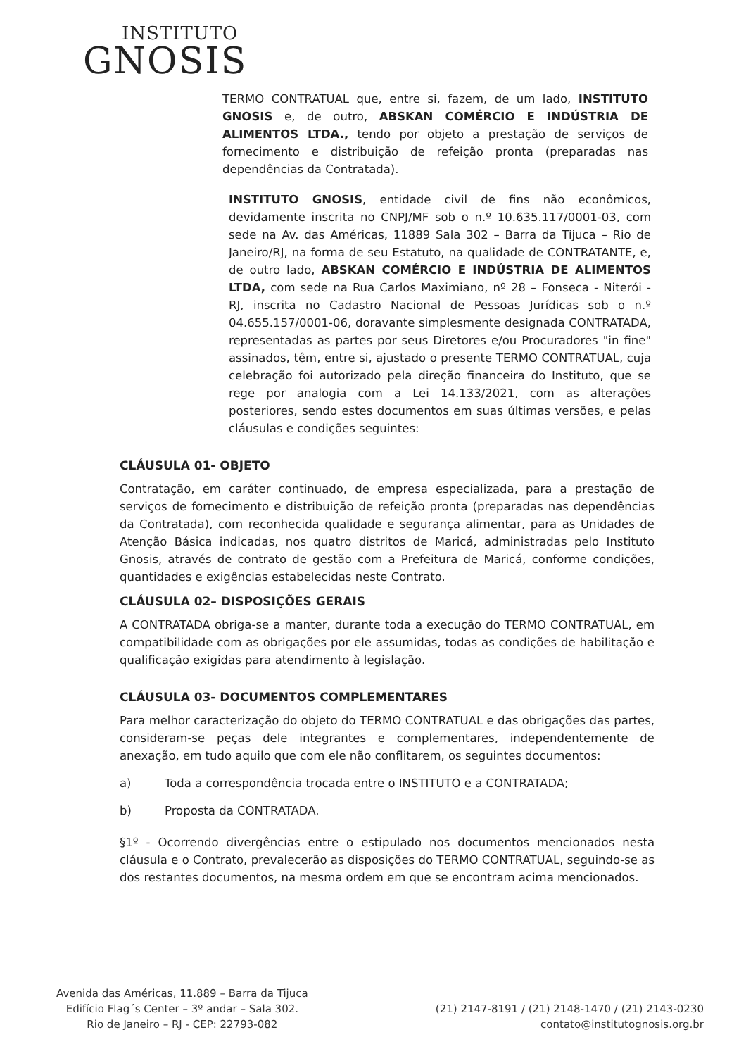INSTITUTO
GNOSIS
TERMO CONTRATUAL que, entre si, fazem, de um lado, INSTITUTO GNOSIS e, de outro, ABSKAN COMÉRCIO E INDÚSTRIA DE ALIMENTOS LTDA., tendo por objeto a prestação de serviços de fornecimento e distribuição de refeição pronta (preparadas nas dependências da Contratada).
INSTITUTO GNOSIS, entidade civil de fins não econômicos, devidamente inscrita no CNPJ/MF sob o n.º 10.635.117/0001-03, com sede na Av. das Américas, 11889 Sala 302 – Barra da Tijuca – Rio de Janeiro/RJ, na forma de seu Estatuto, na qualidade de CONTRATANTE, e, de outro lado, ABSKAN COMÉRCIO E INDÚSTRIA DE ALIMENTOS LTDA, com sede na Rua Carlos Maximiano, nº 28 – Fonseca - Niterói - RJ, inscrita no Cadastro Nacional de Pessoas Jurídicas sob o n.º 04.655.157/0001-06, doravante simplesmente designada CONTRATADA, representadas as partes por seus Diretores e/ou Procuradores "in fine" assinados, têm, entre si, ajustado o presente TERMO CONTRATUAL, cuja celebração foi autorizado pela direção financeira do Instituto, que se rege por analogia com a Lei 14.133/2021, com as alterações posteriores, sendo estes documentos em suas últimas versões, e pelas cláusulas e condições seguintes:
CLÁUSULA 01- OBJETO
Contratação, em caráter continuado, de empresa especializada, para a prestação de serviços de fornecimento e distribuição de refeição pronta (preparadas nas dependências da Contratada), com reconhecida qualidade e segurança alimentar, para as Unidades de Atenção Básica indicadas, nos quatro distritos de Maricá, administradas pelo Instituto Gnosis, através de contrato de gestão com a Prefeitura de Maricá, conforme condições, quantidades e exigências estabelecidas neste Contrato.
CLÁUSULA 02– DISPOSIÇÕES GERAIS
A CONTRATADA obriga-se a manter, durante toda a execução do TERMO CONTRATUAL, em compatibilidade com as obrigações por ele assumidas, todas as condições de habilitação e qualificação exigidas para atendimento à legislação.
CLÁUSULA 03- DOCUMENTOS COMPLEMENTARES
Para melhor caracterização do objeto do TERMO CONTRATUAL e das obrigações das partes, consideram-se peças dele integrantes e complementares, independentemente de anexação, em tudo aquilo que com ele não conflitarem, os seguintes documentos:
a) Toda a correspondência trocada entre o INSTITUTO e a CONTRATADA;
b) Proposta da CONTRATADA.
§1º - Ocorrendo divergências entre o estipulado nos documentos mencionados nesta cláusula e o Contrato, prevalecerão as disposições do TERMO CONTRATUAL, seguindo-se as dos restantes documentos, na mesma ordem em que se encontram acima mencionados.
Avenida das Américas, 11.889 – Barra da Tijuca
Edifício Flag´s Center – 3º andar – Sala 302.
Rio de Janeiro – RJ - CEP: 22793-082
(21) 2147-8191 / (21) 2148-1470 / (21) 2143-0230
contato@institutognosis.org.br